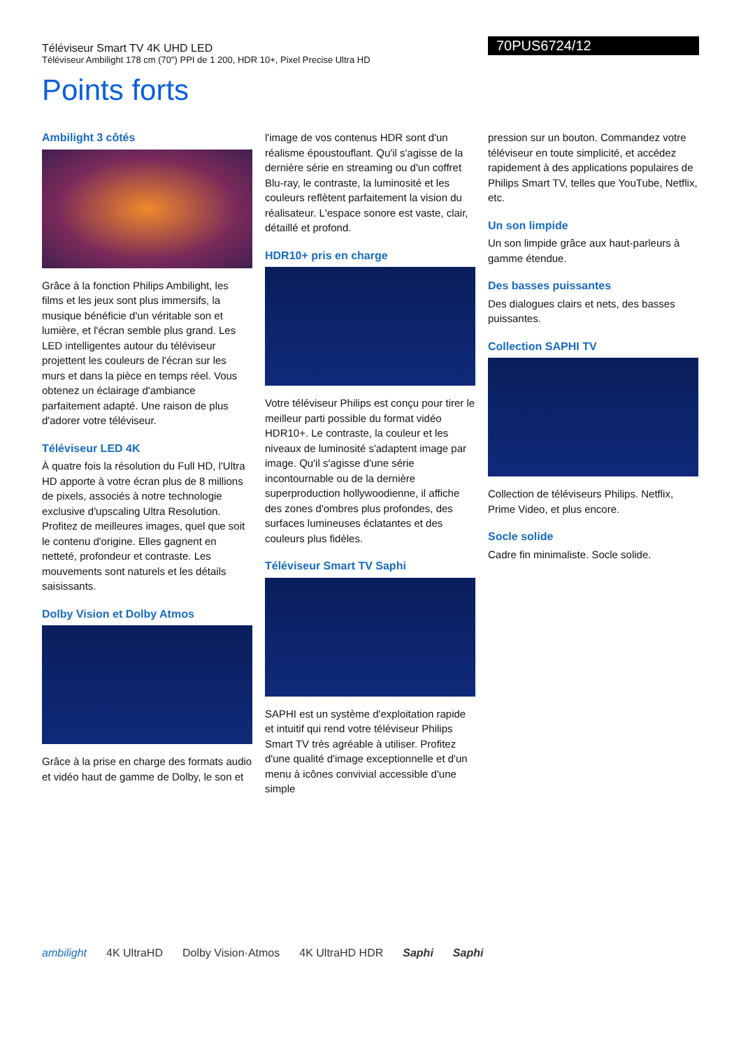Téléviseur Smart TV 4K UHD LED
Téléviseur Ambilight 178 cm (70") PPI de 1 200, HDR 10+, Pixel Precise Ultra HD
70PUS6724/12
Points forts
Ambilight 3 côtés
Grâce à la fonction Philips Ambilight, les films et les jeux sont plus immersifs, la musique bénéficie d'un véritable son et lumière, et l'écran semble plus grand. Les LED intelligentes autour du téléviseur projettent les couleurs de l'écran sur les murs et dans la pièce en temps réel. Vous obtenez un éclairage d'ambiance parfaitement adapté. Une raison de plus d'adorer votre téléviseur.
Téléviseur LED 4K
À quatre fois la résolution du Full HD, l'Ultra HD apporte à votre écran plus de 8 millions de pixels, associés à notre technologie exclusive d'upscaling Ultra Resolution. Profitez de meilleures images, quel que soit le contenu d'origine. Elles gagnent en netteté, profondeur et contraste. Les mouvements sont naturels et les détails saisissants.
Dolby Vision et Dolby Atmos
Grâce à la prise en charge des formats audio et vidéo haut de gamme de Dolby, le son et
l'image de vos contenus HDR sont d'un réalisme époustouflant. Qu'il s'agisse de la dernière série en streaming ou d'un coffret Blu-ray, le contraste, la luminosité et les couleurs reflètent parfaitement la vision du réalisateur. L'espace sonore est vaste, clair, détaillé et profond.
HDR10+ pris en charge
Votre téléviseur Philips est conçu pour tirer le meilleur parti possible du format vidéo HDR10+. Le contraste, la couleur et les niveaux de luminosité s'adaptent image par image. Qu'il s'agisse d'une série incontournable ou de la dernière superproduction hollywoodienne, il affiche des zones d'ombres plus profondes, des surfaces lumineuses éclatantes et des couleurs plus fidèles.
Téléviseur Smart TV Saphi
SAPHI est un système d'exploitation rapide et intuitif qui rend votre téléviseur Philips Smart TV très agréable à utiliser. Profitez d'une qualité d'image exceptionnelle et d'un menu à icônes convivial accessible d'une simple
pression sur un bouton. Commandez votre téléviseur en toute simplicité, et accédez rapidement à des applications populaires de Philips Smart TV, telles que YouTube, Netflix, etc.
Un son limpide
Un son limpide grâce aux haut-parleurs à gamme étendue.
Des basses puissantes
Des dialogues clairs et nets, des basses puissantes.
Collection SAPHI TV
Collection de téléviseurs Philips. Netflix, Prime Video, et plus encore.
Socle solide
Cadre fin minimaliste. Socle solide.
ambilight 4K UltraHD Dolby Vision·Atmos 4K UltraHD HDR Saphi Saphi